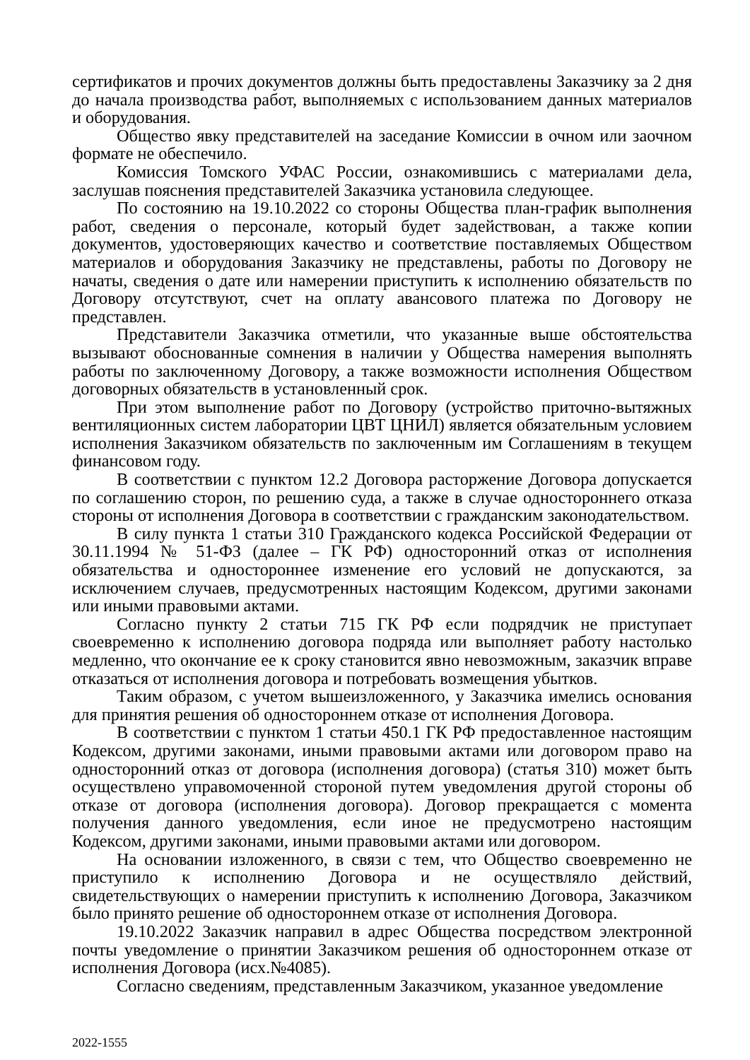сертификатов и прочих документов должны быть предоставлены Заказчику за 2 дня до начала производства работ, выполняемых с использованием данных материалов и оборудования.
Общество явку представителей на заседание Комиссии в очном или заочном формате не обеспечило.
Комиссия Томского УФАС России, ознакомившись с материалами дела, заслушав пояснения представителей Заказчика установила следующее.
По состоянию на 19.10.2022 со стороны Общества план-график выполнения работ, сведения о персонале, который будет задействован, а также копии документов, удостоверяющих качество и соответствие поставляемых Обществом материалов и оборудования Заказчику не представлены, работы по Договору не начаты, сведения о дате или намерении приступить к исполнению обязательств по Договору отсутствуют, счет на оплату авансового платежа по Договору не представлен.
Представители Заказчика отметили, что указанные выше обстоятельства вызывают обоснованные сомнения в наличии у Общества намерения выполнять работы по заключенному Договору, а также возможности исполнения Обществом договорных обязательств в установленный срок.
При этом выполнение работ по Договору (устройство приточно-вытяжных вентиляционных систем лаборатории ЦВТ ЦНИЛ) является обязательным условием исполнения Заказчиком обязательств по заключенным им Соглашениям в текущем финансовом году.
В соответствии с пунктом 12.2 Договора расторжение Договора допускается по соглашению сторон, по решению суда, а также в случае одностороннего отказа стороны от исполнения Договора в соответствии с гражданским законодательством.
В силу пункта 1 статьи 310 Гражданского кодекса Российской Федерации от 30.11.1994 № 51-ФЗ (далее – ГК РФ) односторонний отказ от исполнения обязательства и одностороннее изменение его условий не допускаются, за исключением случаев, предусмотренных настоящим Кодексом, другими законами или иными правовыми актами.
Согласно пункту 2 статьи 715 ГК РФ если подрядчик не приступает своевременно к исполнению договора подряда или выполняет работу настолько медленно, что окончание ее к сроку становится явно невозможным, заказчик вправе отказаться от исполнения договора и потребовать возмещения убытков.
Таким образом, с учетом вышеизложенного, у Заказчика имелись основания для принятия решения об одностороннем отказе от исполнения Договора.
В соответствии с пунктом 1 статьи 450.1 ГК РФ предоставленное настоящим Кодексом, другими законами, иными правовыми актами или договором право на односторонний отказ от договора (исполнения договора) (статья 310) может быть осуществлено управомоченной стороной путем уведомления другой стороны об отказе от договора (исполнения договора). Договор прекращается с момента получения данного уведомления, если иное не предусмотрено настоящим Кодексом, другими законами, иными правовыми актами или договором.
На основании изложенного, в связи с тем, что Общество своевременно не приступило к исполнению Договора и не осуществляло действий, свидетельствующих о намерении приступить к исполнению Договора, Заказчиком было принято решение об одностороннем отказе от исполнения Договора.
19.10.2022 Заказчик направил в адрес Общества посредством электронной почты уведомление о принятии Заказчиком решения об одностороннем отказе от исполнения Договора (исх.№4085).
Согласно сведениям, представленным Заказчиком, указанное уведомление
2022-1555